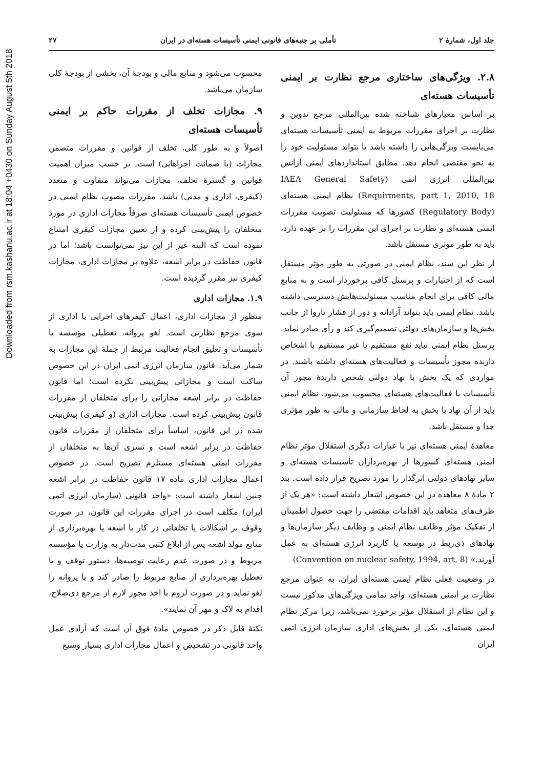Downloaded from rsm.kashanu.ac.ir at 18:04 +0430 on Sunday August 5th 2018
جلد اول، شمارهٔ ۲ تأملی بر جنبه‌های قانونی ایمنی تأسیسات هسته‌ای در ایران ۲۷
۲.۸. ویژگی‌های ساختاری مرجع نظارت بر ایمنی تأسیسات هسته‌ای
بر اساس معیارهای شناخته شده بین‌المللی مرجع تدوین و نظارت بر اجرای مقررات مربوط به ایمنی تأسیسات هسته‌ای می‌بایست ویژگی‌هایی را داشته باشد تا بتواند مسئولیت خود را به نحو مقتضی انجام دهد. مطابق استانداردهای ایمنی آژانس بین‌المللی انرژی اتمی (IAEA General Safety Requirments, part 1, 2010, 18) نظام ایمنی هسته‌ای (Regulatory Body) کشورها که مسئولیت تصویب مقررات ایمنی هسته‌ای و نظارت بر اجرای این مقررات را بر عهده دارد، باید به طور موثری مستقل باشد.
از نظر این سند، نظام ایمنی در صورتی به طور مؤثر مستقل است که از اختیارات و پرسنل کافی برخوردار است و به منابع مالی کافی برای انجام مناسب مسئولیت‌هایش دسترسی داشته باشد. نظام ایمنی باید بتواند آزادانه و دور از فشار ناروا از جانب بخش‌ها و سازمان‌های دولتی تصمیم‌گیری کند و رأی صادر نماید. پرسنل نظام ایمنی نباید نفع مستقیم یا غیر مستقیم با اشخاص دارنده مجوز تأسیسات و فعالیت‌های هسته‌ای داشته باشند. در مواردی که یک بخش یا نهاد دولتی شخص دارندهٔ مجوز آن تأسیسات یا فعالیت‌های هسته‌ای محسوب می‌شود، نظام ایمنی باید از آن نهاد یا بخش به لحاظ سازمانی و مالی به طور مؤثری جدا و مستقل باشد.
معاهدهٔ ایمنی هسته‌ای نیز با عبارات دیگری استقلال مؤثر نظام ایمنی هسته‌ای کشورها از بهره‌برداران تأسیسات هسته‌ای و سایر نهادهای دولتی اثرگذار را مورد تصریح قرار داده است. بند ۲ مادهٔ ۸ معاهده در این خصوص اشعار داشته است: «هر یک از طرف‌های متعاهد باید اقدامات مقتضی را جهت حصول اطمینان از تفکیک مؤثر وظایف نظام ایمنی و وظایف دیگر سازمان‌ها و نهادهای ذی‌ربط در توسعه یا کاربرد انرژی هسته‌ای به عمل آورند.» (Convention on nuclear safety, 1994, art, 8)
در وضعیت فعلی نظام ایمنی هسته‌ای ایران، به عنوان مرجع نظارت بر ایمنی هسته‌ای، واجد تمامی ویژگی‌های مذکور نیست و این نظام از استقلال مؤثر برخورد نمی‌باشد، زیرا مرکز نظام ایمنی هسته‌ای، یکی از بخش‌های اداری سازمان انرژی اتمی ایران
محسوب می‌شود و منابع مالی و بودجهٔ آن، بخشی از بودجهٔ کلی سازمان می‌باشد.
۹. مجازات تخلف از مقررات حاکم بر ایمنی تأسیسات هسته‌ای
اصولاً و به طور کلی، تخلف از قوانین و مقررات متضمن مجازات (یا ضمانت اجراهایی) است. بر حسب میزان اهمیت قوانین و گسترهٔ تخلف، مجازات می‌تواند متفاوت و متعدد (کیفری، اداری و مدنی) باشد. مقررات مصوب نظام ایمنی در خصوص ایمنی تأسیسات هسته‌ای صرفاً مجازات اداری در مورد متخلفان را پیش‌بینی کرده و از تعیین مجازات کیفری امتناع نموده است که البته غیر از این نیز نمی‌توانست باشد؛ اما در قانون حفاظت در برابر اشعه، علاوه بر مجازات اداری، مجازات کیفری نیز مقرر گردیده است.
۱.۹. مجازات اداری
منظور از مجازات اداری، اعمال کیفرهای اجرایی یا اداری از سوی مرجع نظارتی است. لغو پروانه، تعطیلی مؤسسه یا تأسیسات و تعلیق انجام فعالیت مرتبط از جملهٔ این مجازات به شمار می‌آید. قانون سازمان انرژی اتمی ایران در این خصوص ساکت است و مجازاتی پیش‌بینی نکرده است؛ اما قانون حفاظت در برابر اشعه مجازاتی را برای متخلفان از مقررات قانون پیش‌بینی کرده است. مجازات اداری (و کیفری) پیش‌بینی شده در این قانون، اساساً برای متخلفان از مقررات قانون حفاظت در برابر اشعه است و تسری آن‌ها به متخلفان از مقررات ایمنی هسته‌ای مستلزم تصریح است. در خصوص اعمال مجازات اداری ماده ۱۷ قانون حفاظت در برابر اشعه چنین اشعار داشته است: «واحد قانونی (سازمان انرژی اتمی ایران) مکلف است در اجرای مقررات این قانون، در صورت وقوف بر اشکالات یا تخلفاتی در کار با اشعه یا بهره‌برداری از منابع مولد اشعه پس از ابلاغ کتبی مدت‌دار به وزارت یا مؤسسه مربوط و در صورت عدم رعایت توصیه‌ها، دستور توقف و یا تعطیل بهره‌برداری از منابع مربوط را صادر کند و یا پروانه را لغو نماید و در صورت لزوم با اخذ مجوز لازم از مرجع ذی‌صلاح، اقدام به لاک و مهر آن نمایند».
نکتهٔ قابل ذکر در خصوص مادهٔ فوق آن است که آزادی عمل واحد قانونی در تشخیص و اعمال مجازات اداری بسیار وسیع